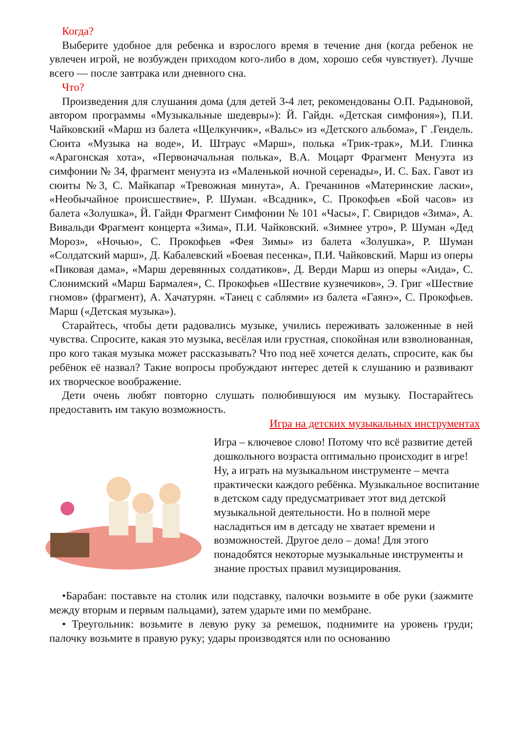Когда?
Выберите удобное для ребенка и взрослого время в течение дня (когда ребенок не увлечен игрой, не возбужден приходом кого-либо в дом, хорошо себя чувствует). Лучше всего — после завтрака или дневного сна.
Что?
Произведения для слушания дома (для детей 3-4 лет, рекомендованы О.П. Радыновой, автором программы «Музыкальные шедевры»): Й. Гайдн. «Детская симфония»), П.И. Чайковский «Марш из балета «Щелкунчик», «Вальс» из «Детского альбома», Г .Гендель. Сюита «Музыка на воде», И. Штраус «Марш», полька «Трик-трак», М.И. Глинка «Арагонская хота», «Первоначальная полька», В.А. Моцарт Фрагмент Менуэта из симфонии № 34, фрагмент менуэта из «Маленькой ночной серенады», И. С. Бах. Гавот из сюиты №3, С. Майкапар «Тревожная минута», А. Гречанинов «Материнские ласки», «Необычайное происшествие», Р. Шуман. «Всадник», С. Прокофьев «Бой часов» из балета «Золушка», Й. Гайдн Фрагмент Симфонии № 101 «Часы», Г. Свиридов «Зима», А. Вивальди Фрагмент концерта «Зима», П.И. Чайковский. «Зимнее утро», Р. Шуман «Дед Мороз», «Ночью», С. Прокофьев «Фея Зимы» из балета «Золушка», Р. Шуман «Солдатский марш», Д. Кабалевский «Боевая песенка», П.И. Чайковский. Марш из оперы «Пиковая дама», «Марш деревянных солдатиков», Д. Верди Марш из оперы «Аида», С. Слонимский «Марш Бармалея», С. Прокофьев «Шествие кузнечиков», Э. Григ «Шествие гномов» (фрагмент), А. Хачатурян. «Танец с саблями» из балета «Гаянэ», С. Прокофьев. Марш («Детская музыка»).
Старайтесь, чтобы дети радовались музыке, учились переживать заложенные в ней чувства. Спросите, какая это музыка, весёлая или грустная, спокойная или взволнованная, про кого такая музыка может рассказывать? Что под неё хочется делать, спросите, как бы ребёнок её назвал? Такие вопросы пробуждают интерес детей к слушанию и развивают их творческое воображение.
Дети очень любят повторно слушать полюбившуюся им музыку. Постарайтесь предоставить им такую возможность.
Игра на детских музыкальных инструментах
Игра – ключевое слово! Потому что всё развитие детей дошкольного возраста оптимально происходит в игре! Ну, а играть на музыкальном инструменте – мечта практически каждого ребёнка. Музыкальное воспитание в детском саду предусматривает этот вид детской музыкальной деятельности. Но в полной мере насладиться им в детсаду не хватает времени и возможностей. Другое дело – дома! Для этого понадобятся некоторые музыкальные инструменты и знание простых правил музицирования.
•Барабан: поставьте на столик или подставку, палочки возьмите в обе руки (зажмите между вторым и первым пальцами), затем ударьте ими по мембране.
• Треугольник: возьмите в левую руку за ремешок, поднимите на уровень груди; палочку возьмите в правую руку; удары производятся или по основанию